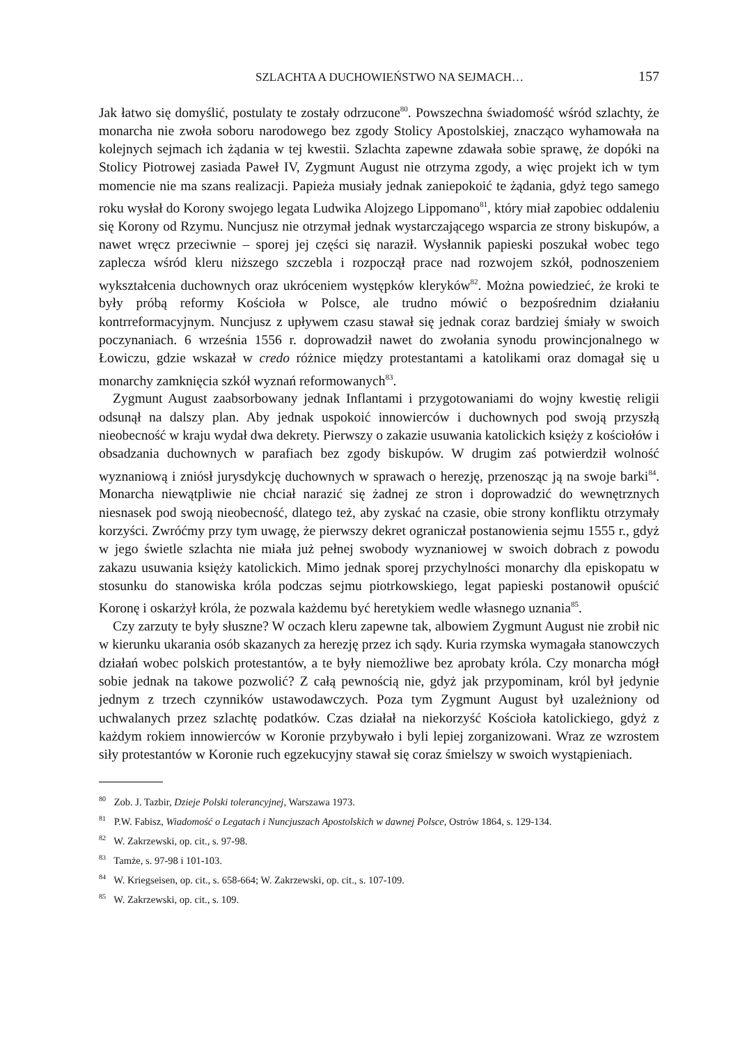SZLACHTA A DUCHOWIEŃSTWO NA SEJMACH… 157
Jak łatwo się domyślić, postulaty te zostały odrzucone<sup>80</sup>. Powszechna świadomość wśród szlachty, że monarcha nie zwoła soboru narodowego bez zgody Stolicy Apostolskiej, znacząco wyhamowała na kolejnych sejmach ich żądania w tej kwestii. Szlachta zapewne zdawała sobie sprawę, że dopóki na Stolicy Piotrowej zasiada Paweł IV, Zygmunt August nie otrzyma zgody, a więc projekt ich w tym momencie nie ma szans realizacji. Papieża musiały jednak zaniepokoić te żądania, gdyż tego samego roku wysłał do Korony swojego legata Ludwika Alojzego Lippomano<sup>81</sup>, który miał zapobiec oddaleniu się Korony od Rzymu. Nuncjusz nie otrzymał jednak wystarczającego wsparcia ze strony biskupów, a nawet wręcz przeciwnie – sporej jej części się naraził. Wysłannik papieski poszukał wobec tego zaplecza wśród kleru niższego szczebla i rozpoczął prace nad rozwojem szkół, podnoszeniem wykształcenia duchownych oraz ukróceniem występków kleryków<sup>82</sup>. Można powiedzieć, że kroki te były próbą reformy Kościoła w Polsce, ale trudno mówić o bezpośrednim działaniu kontrreformacyjnym. Nuncjusz z upływem czasu stawał się jednak coraz bardziej śmiały w swoich poczynaniach. 6 września 1556 r. doprowadził nawet do zwołania synodu prowincjonalnego w Łowiczu, gdzie wskazał w credo różnice między protestantami a katolikami oraz domagał się u monarchy zamknięcia szkół wyznań reformowanych<sup>83</sup>.
Zygmunt August zaabsorbowany jednak Inflantami i przygotowaniami do wojny kwestię religii odsunął na dalszy plan. Aby jednak uspokoić innowierców i duchownych pod swoją przyszłą nieobecność w kraju wydał dwa dekrety. Pierwszy o zakazie usuwania katolickich księży z kościołów i obsadzania duchownych w parafiach bez zgody biskupów. W drugim zaś potwierdził wolność wyznaniową i zniósł jurysdykcję duchownych w sprawach o herezję, przenosząc ją na swoje barki<sup>84</sup>. Monarcha niewątpliwie nie chciał narazić się żadnej ze stron i doprowadzić do wewnętrznych niesnasek pod swoją nieobecność, dlatego też, aby zyskać na czasie, obie strony konfliktu otrzymały korzyści. Zwróćmy przy tym uwagę, że pierwszy dekret ograniczał postanowienia sejmu 1555 r., gdyż w jego świetle szlachta nie miała już pełnej swobody wyznaniowej w swoich dobrach z powodu zakazu usuwania księży katolickich. Mimo jednak sporej przychylności monarchy dla episkopatu w stosunku do stanowiska króla podczas sejmu piotrkowskiego, legat papieski postanowił opuścić Koronę i oskarżył króla, że pozwala każdemu być heretykiem wedle własnego uznania<sup>85</sup>.
Czy zarzuty te były słuszne? W oczach kleru zapewne tak, albowiem Zygmunt August nie zrobił nic w kierunku ukarania osób skazanych za herezję przez ich sądy. Kuria rzymska wymagała stanowczych działań wobec polskich protestantów, a te były niemożliwe bez aprobaty króla. Czy monarcha mógł sobie jednak na takowe pozwolić? Z całą pewnością nie, gdyż jak przypominam, król był jedynie jednym z trzech czynników ustawodawczych. Poza tym Zygmunt August był uzależniony od uchwalanych przez szlachtę podatków. Czas działał na niekorzyść Kościoła katolickiego, gdyż z każdym rokiem innowierców w Koronie przybywało i byli lepiej zorganizowani. Wraz ze wzrostem siły protestantów w Koronie ruch egzekucyjny stawał się coraz śmielszy w swoich wystąpieniach.
<sup>80</sup> Zob. J. Tazbir, Dzieje Polski tolerancyjnej, Warszawa 1973.
<sup>81</sup> P.W. Fabisz, Wiadomość o Legatach i Nuncjuszach Apostolskich w dawnej Polsce, Ostrów 1864, s. 129-134.
<sup>82</sup> W. Zakrzewski, op. cit., s. 97-98.
<sup>83</sup> Tamże, s. 97-98 i 101-103.
<sup>84</sup> W. Kriegseisen, op. cit., s. 658-664; W. Zakrzewski, op. cit., s. 107-109.
<sup>85</sup> W. Zakrzewski, op. cit., s. 109.